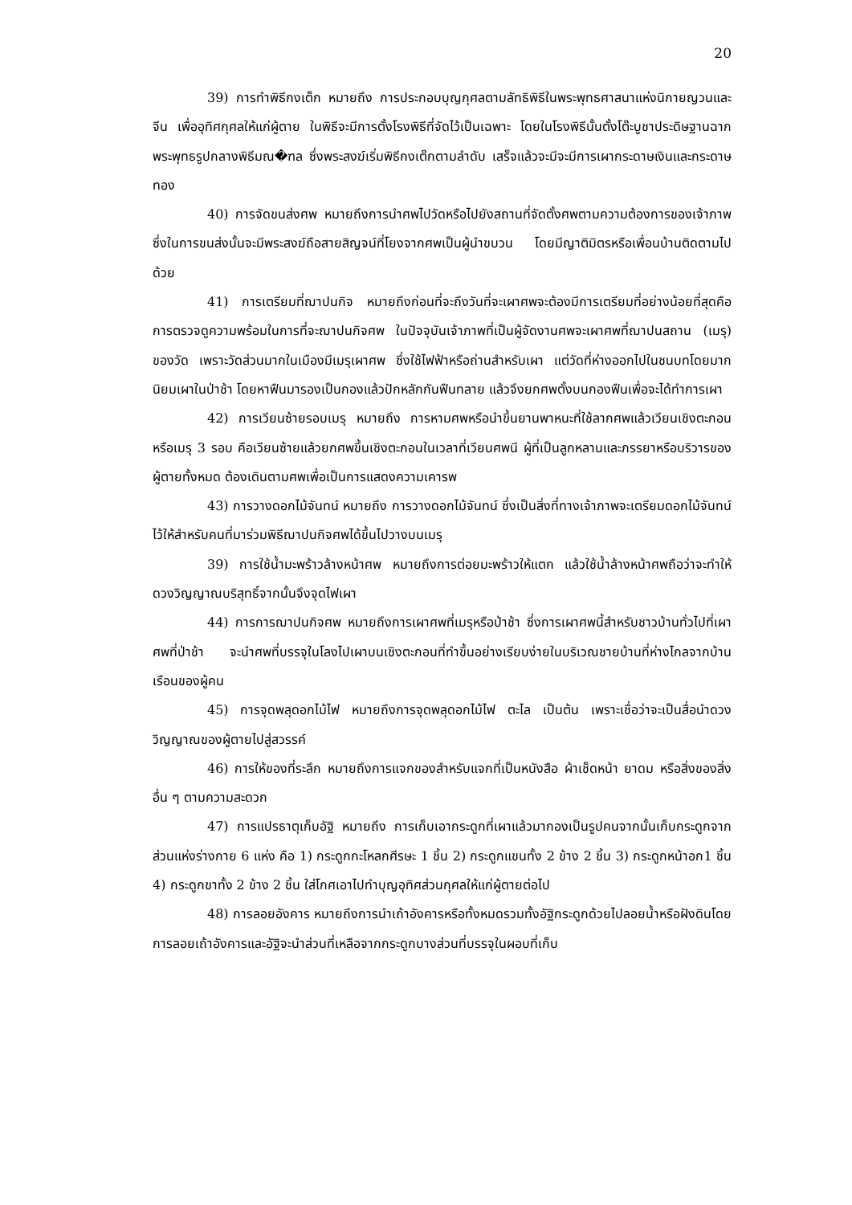20
39) การทำพิธีกงเต็ก หมายถึง การประกอบบุญกุศลตามลัทธิพิธีในพระพุทธศาสนาแห่งนิกายญวนและจีน เพื่ออุทิศกุศลให้แก่ผู้ตาย ในพิธีจะมีการตั้งโรงพิธีที่จัดไว้เป็นเฉพาะ โดยในโรงพิธีนั้นตั้งโต๊ะบูชาประดิษฐานฉากพระพุทธรูปกลางพิธีมณ�ฑล ซึ่งพระสงฆ์เริ่มพิธีกงเต๊กตามลำดับ เสร็จแล้วจะมีจะมีการเผากระดาษเงินและกระดาษทอง
40) การจัดขนส่งศพ หมายถึงการนำศพไปวัดหรือไปยังสถานที่จัดตั้งศพตามความต้องการของเจ้าภาพ ซึ่งในการขนส่งนั้นจะมีพระสงฆ์ถือสายสิญจน์ที่โยงจากศพเป็นผู้นำขบวน โดยมีญาติมิตรหรือเพื่อนบ้านติดตามไปด้วย
41) การเตรียมที่ฌาปนกิจ หมายถึงก่อนที่จะถึงวันที่จะเผาศพจะต้องมีการเตรียมที่อย่างน้อยที่สุดคือการตรวจดูความพร้อมในการที่จะฌาปนกิจศพ ในปัจจุบันเจ้าภาพที่เป็นผู้จัดงานศพจะเผาศพที่ฌาปนสถาน (เมรุ) ของวัด เพราะวัดส่วนมากในเมืองมีเมรุเผาศพ ซึ่งใช้ไฟฟ้าหรือถ่านสำหรับเผา แต่วัดที่ห่างออกไปในชนบทโดยมากนิยมเผาในป่าช้า โดยหาฟืนมารองเป็นกองแล้วปักหลักกันฟืนทลาย แล้วจึงยกศพตั้งบนกองฟืนเพื่อจะได้ทำการเผา
42) การเวียนซ้ายรอบเมรุ หมายถึง การหามศพหรือนำขึ้นยานพาหนะที่ใช้ลากศพแล้วเวียนเชิงตะกอนหรือเมรุ 3 รอบ คือเวียนซ้ายแล้วยกศพขึ้นเชิงตะกอนในเวลาที่เวียนศพนี ผู้ที่เป็นลูกหลานและภรรยาหรือบริวารของผู้ตายทั้งหมด ต้องเดินตามศพเพื่อเป็นการแสดงความเคารพ
43) การวางดอกไม้จันทน์ หมายถึง การวางดอกไม้จันทน์ ซึ่งเป็นสิ่งที่ทางเจ้าภาพจะเตรียมดอกไม้จันทน์ไว้ให้สำหรับคนที่มาร่วมพิธีฌาปนกิจศพได้ขึ้นไปวางบนเมรุ
39) การใช้น้ำมะพร้าวล้างหน้าศพ หมายถึงการต่อยมะพร้าวให้แตก แล้วใช้น้ำล้างหน้าศพถือว่าจะทำให้ดวงวิญญาณบริสุทธิ์จากนั้นจึงจุดไฟเผา
44) การการฌาปนกิจศพ หมายถึงการเผาศพที่เมรุหรือป่าช้า ซึ่งการเผาศพนี้สำหรับชาวบ้านทั่วไปที่เผาศพที่ป่าช้า จะนำศพที่บรรจุในโลงไปเผาบนเชิงตะกอนที่ทำขึ้นอย่างเรียบง่ายในบริเวณชายบ้านที่ห่างไกลจากบ้านเรือนของผู้คน
45) การจุดพลุดอกไม้ไฟ หมายถึงการจุดพลุดอกไม้ไฟ ตะไล เป็นต้น เพราะเชื่อว่าจะเป็นสื่อนำดวงวิญญาณของผู้ตายไปสู่สวรรค์
46) การให้ของที่ระลึก หมายถึงการแจกของสำหรับแจกที่เป็นหนังสือ ผ้าเช็ดหน้า ยาดม หรือสิ่งของสิ่งอื่น ๆ ตามความสะดวก
47) การแปรธาตุเก็บอัฐิ หมายถึง การเก็บเอากระดูกที่เผาแล้วมากองเป็นรูปคนจากนั้นเก็บกระดูกจากส่วนแห่งร่างกาย 6 แห่ง คือ 1) กระดูกกะโหลกศีรษะ 1 ชิ้น 2) กระดูกแขนทั้ง 2 ข้าง 2 ชิ้น 3) กระดูกหน้าอก1 ชิ้น 4) กระดูกขาทั้ง 2 ข้าง 2 ชิ้น ใส่โกศเอาไปทำบุญอุทิศส่วนกุศลให้แก่ผู้ตายต่อไป
48) การลอยอังคาร หมายถึงการนำเถ้าอังคารหรือทั้งหมดรวมทั้งอัฐิกระดูกด้วยไปลอยน้ำหรือฝังดินโดยการลอยเถ้าอังคารและอัฐิจะนำส่วนที่เหลือจากกระดูกบางส่วนที่บรรจุในผอบที่เก็บ